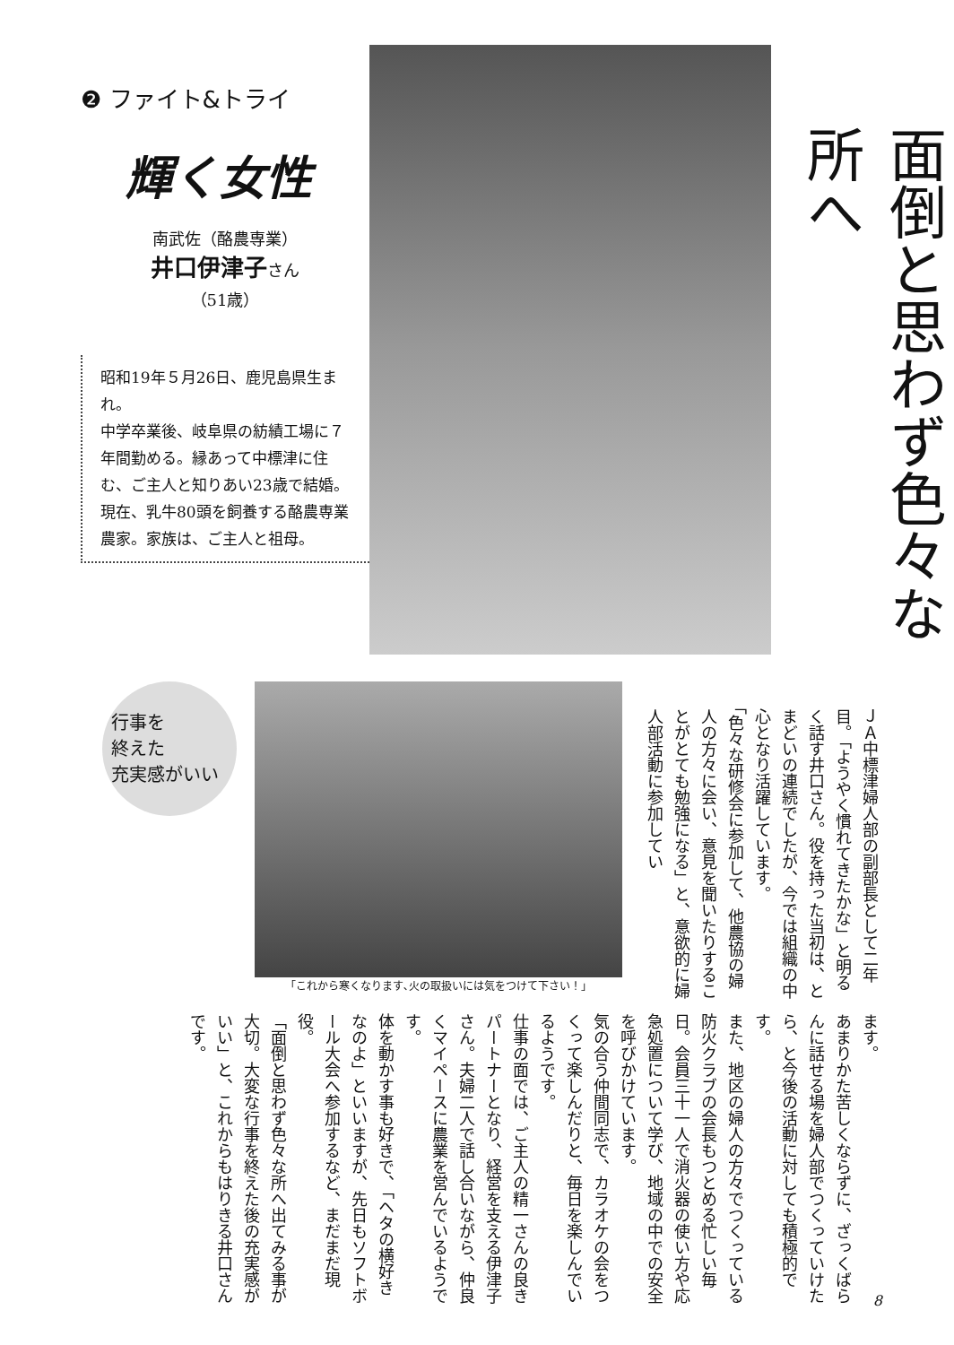❷ ファイト&トライ
輝く女性
南武佐（酪農専業）
井口伊津子さん
（51歳）
昭和19年５月26日、鹿児島県生まれ。
中学卒業後、岐阜県の紡績工場に７年間勤める。縁あって中標津に住む、ご主人と知りあい23歳で結婚。
現在、乳牛80頭を飼養する酪農専業農家。家族は、ご主人と祖母。
面倒と思わず色々な所へ
ＪＡ中標津婦人部の副部長として二年目。「ようやく慣れてきたかな」と明るく話す井口さん。役を持った当初は、とまどいの連続でしたが、今では組織の中心となり活躍しています。
「色々な研修会に参加して、他農協の婦人の方々に会い、意見を聞いたりすることがとても勉強になる」と、意欲的に婦人部活動に参加してい
「これから寒くなります､火の取扱いには気をつけて下さい！」
行事を
終えた
充実感がいい
ます。
あまりかた苦しくならずに、ざっくばらんに話せる場を婦人部でつくっていけたら、と今後の活動に対しても積極的です。
また、地区の婦人の方々でつくっている防火クラブの会長もつとめる忙しい毎日。会員三十一人で消火器の使い方や応急処置について学び、地域の中での安全を呼びかけています。
気の合う仲間同志で、カラオケの会をつくって楽しんだりと、毎日を楽しんでいるようです。
仕事の面では、ご主人の精一さんの良きパートナーとなり、経営を支える伊津子さん。夫婦二人で話し合いながら、仲良くマイペースに農業を営んでいるようです。
体を動かす事も好きで、「ヘタの横好きなのよ」といいますが、先日もソフトボール大会へ参加するなど、まだまだ現役。
「面倒と思わず色々な所へ出てみる事が大切。大変な行事を終えた後の充実感がいい」と、これからもはりきる井口さんです。
8